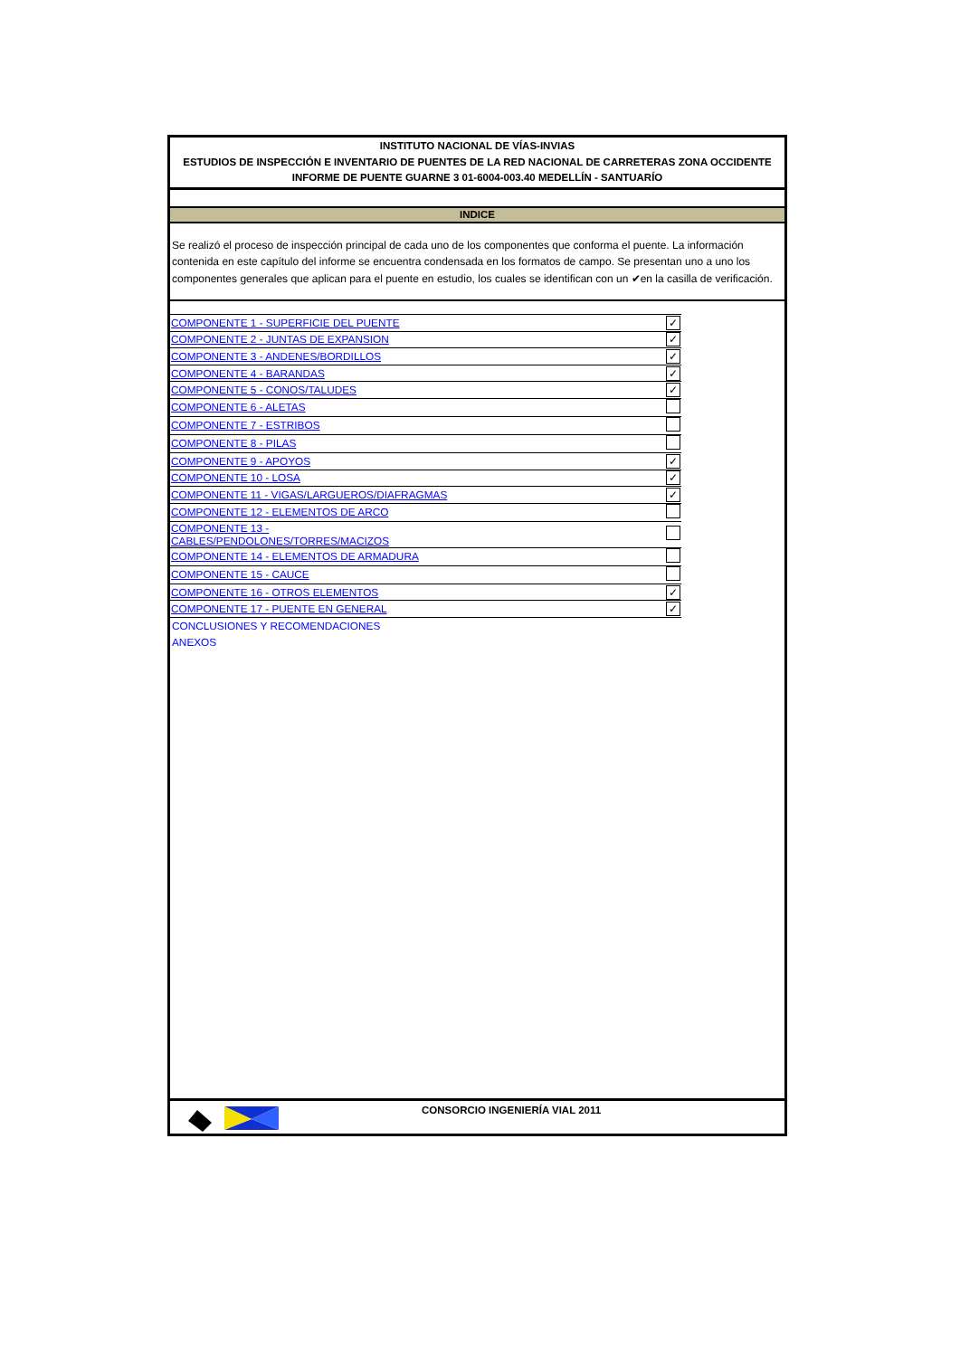INSTITUTO NACIONAL DE VÍAS-INVIAS
ESTUDIOS DE INSPECCIÓN E INVENTARIO DE PUENTES DE LA RED NACIONAL DE CARRETERAS ZONA OCCIDENTE
INFORME DE PUENTE GUARNE 3 01-6004-003.40 MEDELLÍN - SANTUARÍO
INDICE
Se realizó el proceso de inspección principal de cada uno de los componentes que conforma el puente. La información contenida en este capítulo del informe se encuentra condensada en los formatos de campo. Se presentan uno a uno los componentes generales que aplican para el puente en estudio, los cuales se identifican con un ✔en la casilla de verificación.
| COMPONENTE 1 - SUPERFICIE DEL PUENTE | ✓ |
| COMPONENTE 2 - JUNTAS DE EXPANSION | ✓ |
| COMPONENTE 3 - ANDENES/BORDILLOS | ✓ |
| COMPONENTE 4 - BARANDAS | ✓ |
| COMPONENTE 5 - CONOS/TALUDES | ✓ |
| COMPONENTE 6 - ALETAS | |
| COMPONENTE 7 - ESTRIBOS | |
| COMPONENTE 8 - PILAS | |
| COMPONENTE 9 - APOYOS | ✓ |
| COMPONENTE 10 - LOSA | ✓ |
| COMPONENTE 11 - VIGAS/LARGUEROS/DIAFRAGMAS | ✓ |
| COMPONENTE 12 - ELEMENTOS DE ARCO | |
| COMPONENTE 13 - CABLES/PENDOLONES/TORRES/MACIZOS | |
| COMPONENTE 14 - ELEMENTOS DE ARMADURA | |
| COMPONENTE 15 - CAUCE | |
| COMPONENTE 16 - OTROS ELEMENTOS | ✓ |
| COMPONENTE 17 - PUENTE EN GENERAL | ✓ |
CONCLUSIONES Y RECOMENDACIONES
ANEXOS
CONSORCIO INGENIERÍA VIAL 2011